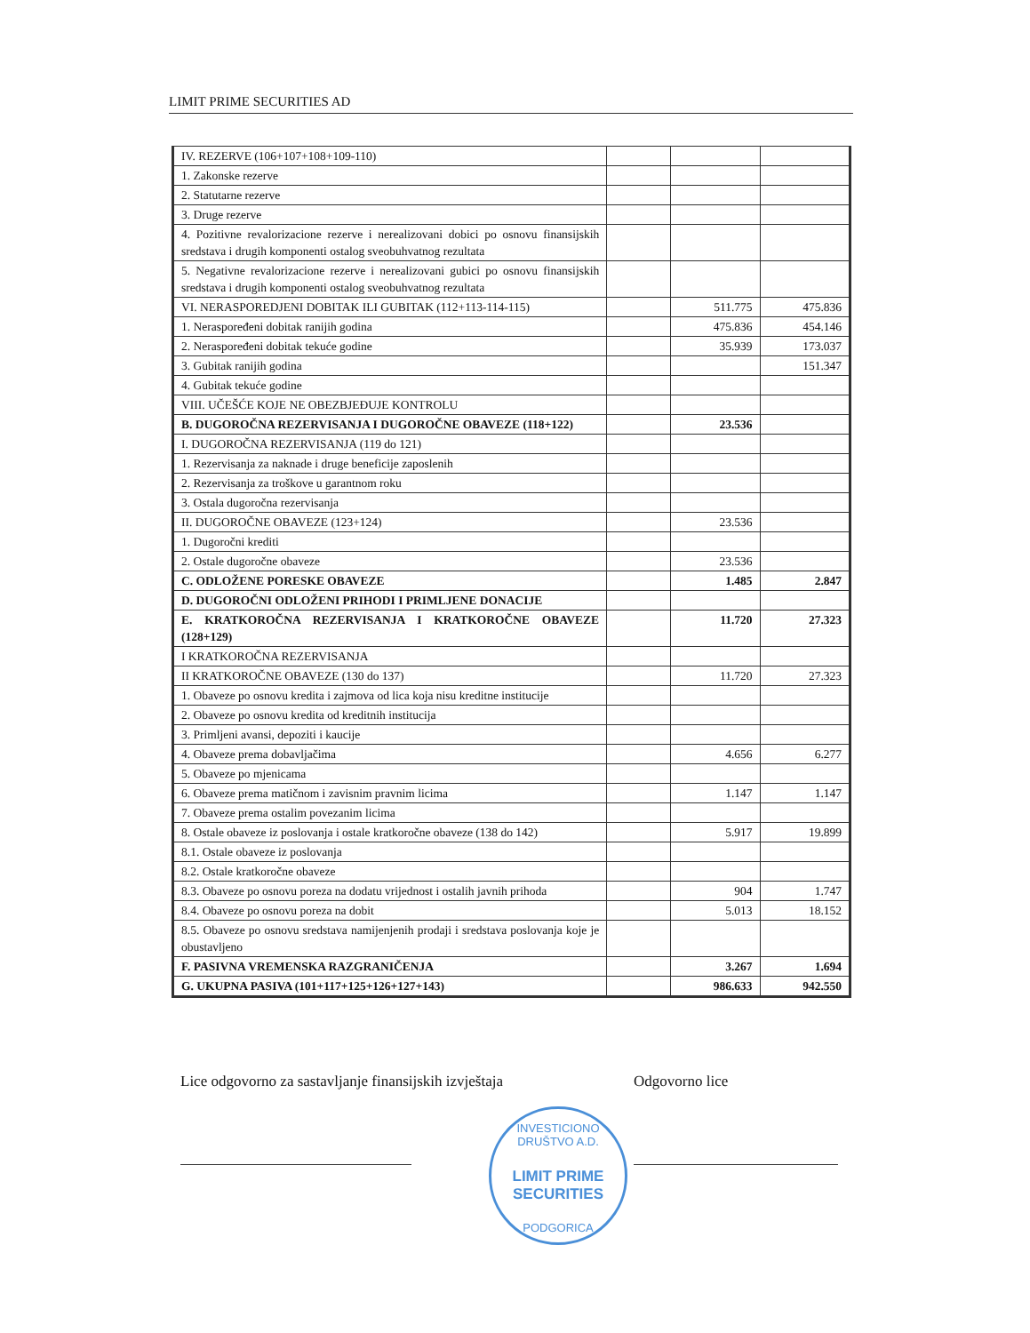LIMIT PRIME SECURITIES AD
| IV. REZERVE (106+107+108+109-110) | | | |
| 1. Zakonske rezerve | | | |
| 2. Statutarne rezerve | | | |
| 3. Druge rezerve | | | |
| 4. Pozitivne revalorizacione rezerve i nerealizovani dobici po osnovu finansijskih sredstava i drugih komponenti ostalog sveobuhvatnog rezultata | | | |
| 5. Negativne revalorizacione rezerve i nerealizovani gubici po osnovu finansijskih sredstava i drugih komponenti ostalog sveobuhvatnog rezultata | | | |
| VI. NERASPOREDJENI DOBITAK ILI GUBITAK (112+113-114-115) | | 511.775 | 475.836 |
| 1. Neraspoređeni dobitak ranijih godina | | 475.836 | 454.146 |
| 2. Neraspoređeni dobitak tekuće godine | | 35.939 | 173.037 |
| 3. Gubitak ranijih godina | | | 151.347 |
| 4. Gubitak tekuće godine | | | |
| VIII. UČEŠĆE KOJE NE OBEZBJEĐUJE KONTROLU | | | |
| B. DUGOROČNA REZERVISANJA I DUGOROČNE OBAVEZE (118+122) | | 23.536 | |
| I. DUGOROČNA REZERVISANJA (119 do 121) | | | |
| 1. Rezervisanja za naknade i druge beneficije zaposlenih | | | |
| 2. Rezervisanja za troškove u garantnom roku | | | |
| 3. Ostala dugoročna rezervisanja | | | |
| II. DUGOROČNE OBAVEZE (123+124) | | 23.536 | |
| 1. Dugoročni krediti | | | |
| 2. Ostale dugoročne obaveze | | 23.536 | |
| C. ODLOŽENE PORESKE OBAVEZE | | 1.485 | 2.847 |
| D. DUGOROČNI ODLOŽENI PRIHODI I PRIMLJENE DONACIJE | | | |
| E. KRATKOROČNA REZERVISANJA I KRATKOROČNE OBAVEZE (128+129) | | 11.720 | 27.323 |
| I KRATKOROČNA REZERVISANJA | | | |
| II KRATKOROČNE OBAVEZE (130 do 137) | | 11.720 | 27.323 |
| 1. Obaveze po osnovu kredita i zajmova od lica koja nisu kreditne institucije | | | |
| 2. Obaveze po osnovu kredita od kreditnih institucija | | | |
| 3. Primljeni avansi, depoziti i kaucije | | | |
| 4. Obaveze prema dobavljačima | | 4.656 | 6.277 |
| 5. Obaveze po mjenicama | | | |
| 6. Obaveze prema matičnom i zavisnim pravnim licima | | 1.147 | 1.147 |
| 7. Obaveze prema ostalim povezanim licima | | | |
| 8. Ostale obaveze iz poslovanja i ostale kratkoročne obaveze (138 do 142) | | 5.917 | 19.899 |
| 8.1. Ostale obaveze iz poslovanja | | | |
| 8.2. Ostale kratkoročne obaveze | | | |
| 8.3. Obaveze po osnovu poreza na dodatu vrijednost i ostalih javnih prihoda | | 904 | 1.747 |
| 8.4. Obaveze po osnovu poreza na dobit | | 5.013 | 18.152 |
| 8.5. Obaveze po osnovu sredstava namijenjenih prodaji i sredstava poslovanja koje je obustavljeno | | | |
| F. PASIVNA VREMENSKA RAZGRANIČENJA | | 3.267 | 1.694 |
| G. UKUPNA PASIVA (101+117+125+126+127+143) | | 986.633 | 942.550 |
Lice odgovorno za sastavljanje finansijskih izvještaja
Odgovorno lice
INVESTICIONO DRUŠTVO A.D.
LIMIT PRIME
SECURITIES
PODGORICA